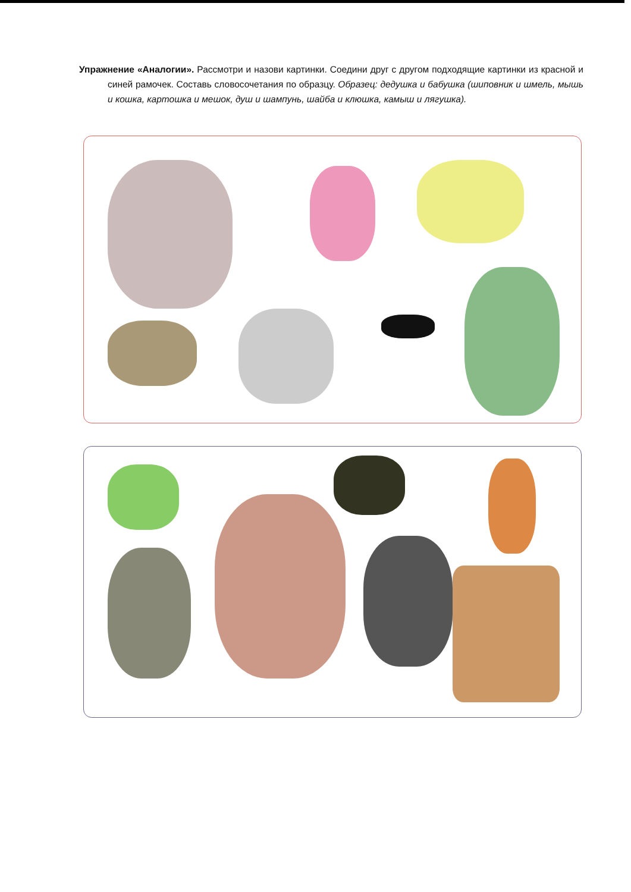Упражнение «Аналогии». Рассмотри и назови картинки. Соедини друг с другом подходящие картинки из красной и синей рамочек. Составь словосочетания по образцу. Образец: дедушка и бабушка (шиповник и шмель, мышь и кошка, картошка и мешок, душ и шампунь, шайба и клюшка, камыш и лягушка).